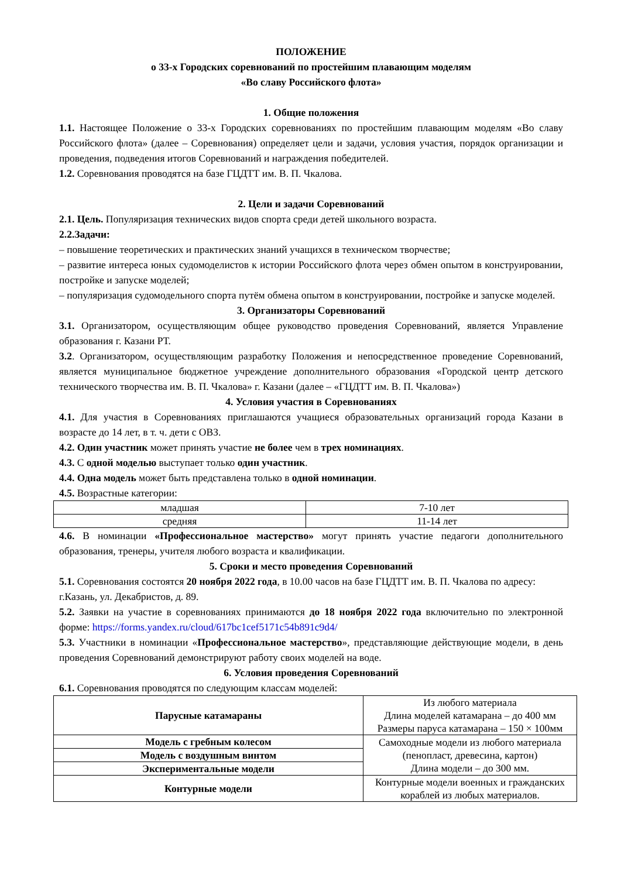ПОЛОЖЕНИЕ
о 33-х Городских соревнований по простейшим плавающим моделям
«Во славу Российского флота»
1. Общие положения
1.1. Настоящее Положение о 33-х Городских соревнованиях по простейшим плавающим моделям «Во славу Российского флота» (далее – Соревнования) определяет цели и задачи, условия участия, порядок организации и проведения, подведения итогов Соревнований и награждения победителей.
1.2. Соревнования проводятся на базе ГЦДТТ им. В. П. Чкалова.
2. Цели и задачи Соревнований
2.1. Цель. Популяризация технических видов спорта среди детей школьного возраста.
2.2.Задачи:
– повышение теоретических и практических знаний учащихся в техническом творчестве;
– развитие интереса юных судомоделистов к истории Российского флота через обмен опытом в конструировании, постройке и запуске моделей;
– популяризация судомодельного спорта путём обмена опытом в конструировании, постройке и запуске моделей.
3. Организаторы Соревнований
3.1. Организатором, осуществляющим общее руководство проведения Соревнований, является Управление образования г. Казани РТ.
3.2. Организатором, осуществляющим разработку Положения и непосредственное проведение Соревнований, является муниципальное бюджетное учреждение дополнительного образования «Городской центр детского технического творчества им. В. П. Чкалова» г. Казани (далее – «ГЦДТТ им. В. П. Чкалова»)
4. Условия участия в Соревнованиях
4.1. Для участия в Соревнованиях приглашаются учащиеся образовательных организаций города Казани в возрасте до 14 лет, в т. ч. дети с ОВЗ.
4.2. Один участник может принять участие не более чем в трех номинациях.
4.3. С одной моделью выступает только один участник.
4.4. Одна модель может быть представлена только в одной номинации.
4.5. Возрастные категории:
| младшая | 7-10 лет |
| средняя | 11-14 лет |
4.6. В номинации «Профессиональное мастерство» могут принять участие педагоги дополнительного образования, тренеры, учителя любого возраста и квалификации.
5. Сроки и место проведения Соревнований
5.1. Соревнования состоятся 20 ноября 2022 года, в 10.00 часов на базе ГЦДТТ им. В. П. Чкалова по адресу: г.Казань, ул. Декабристов, д. 89.
5.2. Заявки на участие в соревнованиях принимаются до 18 ноября 2022 года включительно по электронной форме: https://forms.yandex.ru/cloud/617bc1cef5171c54b891c9d4/
5.3. Участники в номинации «Профессиональное мастерство», представляющие действующие модели, в день проведения Соревнований демонстрируют работу своих моделей на воде.
6. Условия проведения Соревнований
6.1. Соревнования проводятся по следующим классам моделей:
| Парусные катамараны | Из любого материала Длина моделей катамарана – до 400 мм Размеры паруса катамарана – 150 × 100мм |
| Модель с гребным колесом | Самоходные модели из любого материала (пенопласт, древесина, картон) Длина модели – до 300 мм. |
| Модель с воздушным винтом | |
| Экспериментальные модели | |
| Контурные модели | Контурные модели военных и гражданских кораблей из любых материалов. |